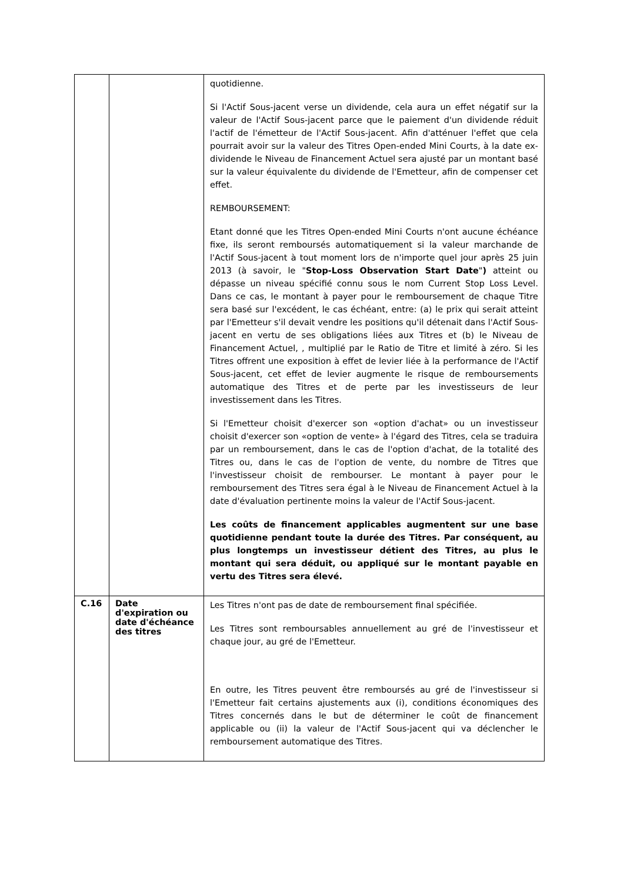| | | quotidienne. Si l'Actif Sous-jacent verse un dividende, cela aura un effet négatif sur la valeur de l'Actif Sous-jacent parce que le paiement d'un dividende réduit l'actif de l'émetteur de l'Actif Sous-jacent. Afin d'atténuer l'effet que cela pourrait avoir sur la valeur des Titres Open-ended Mini Courts, à la date ex-dividende le Niveau de Financement Actuel sera ajusté par un montant basé sur la valeur équivalente du dividende de l'Emetteur, afin de compenser cet effet. REMBOURSEMENT: Etant donné que les Titres Open-ended Mini Courts n'ont aucune échéance fixe, ils seront remboursés automatiquement si la valeur marchande de l'Actif Sous-jacent à tout moment lors de n'importe quel jour après 25 juin 2013 (à savoir, le " Stop-Loss Observation Start Date " ) atteint ou dépasse un niveau spécifié connu sous le nom Current Stop Loss Level. Dans ce cas, le montant à payer pour le remboursement de chaque Titre sera basé sur l'excédent, le cas échéant, entre: (a) le prix qui serait atteint par l'Emetteur s'il devait vendre les positions qu'il détenait dans l'Actif Sous-jacent en vertu de ses obligations liées aux Titres et (b) le Niveau de Financement Actuel, , multiplié par le Ratio de Titre et limité à zéro. Si les Titres offrent une exposition à effet de levier liée à la performance de l'Actif Sous-jacent, cet effet de levier augmente le risque de remboursements automatique des Titres et de perte par les investisseurs de leur investissement dans les Titres. Si l'Emetteur choisit d'exercer son «option d'achat» ou un investisseur choisit d'exercer son «option de vente» à l'égard des Titres, cela se traduira par un remboursement, dans le cas de l'option d'achat, de la totalité des Titres ou, dans le cas de l'option de vente, du nombre de Titres que l'investisseur choisit de rembourser. Le montant à payer pour le remboursement des Titres sera égal à le Niveau de Financement Actuel à la date d'évaluation pertinente moins la valeur de l'Actif Sous-jacent. Les coûts de financement applicables augmentent sur une base quotidienne pendant toute la durée des Titres. Par conséquent, au plus longtemps un investisseur détient des Titres, au plus le montant qui sera déduit, ou appliqué sur le montant payable en vertu des Titres sera élevé. |
| C.16 | Date d'expiration ou date d'échéance des titres | Les Titres n'ont pas de date de remboursement final spécifiée. Les Titres sont remboursables annuellement au gré de l'investisseur et chaque jour, au gré de l'Emetteur. En outre, les Titres peuvent être remboursés au gré de l'investisseur si l'Emetteur fait certains ajustements aux (i), conditions économiques des Titres concernés dans le but de déterminer le coût de financement applicable ou (ii) la valeur de l'Actif Sous-jacent qui va déclencher le remboursement automatique des Titres. |